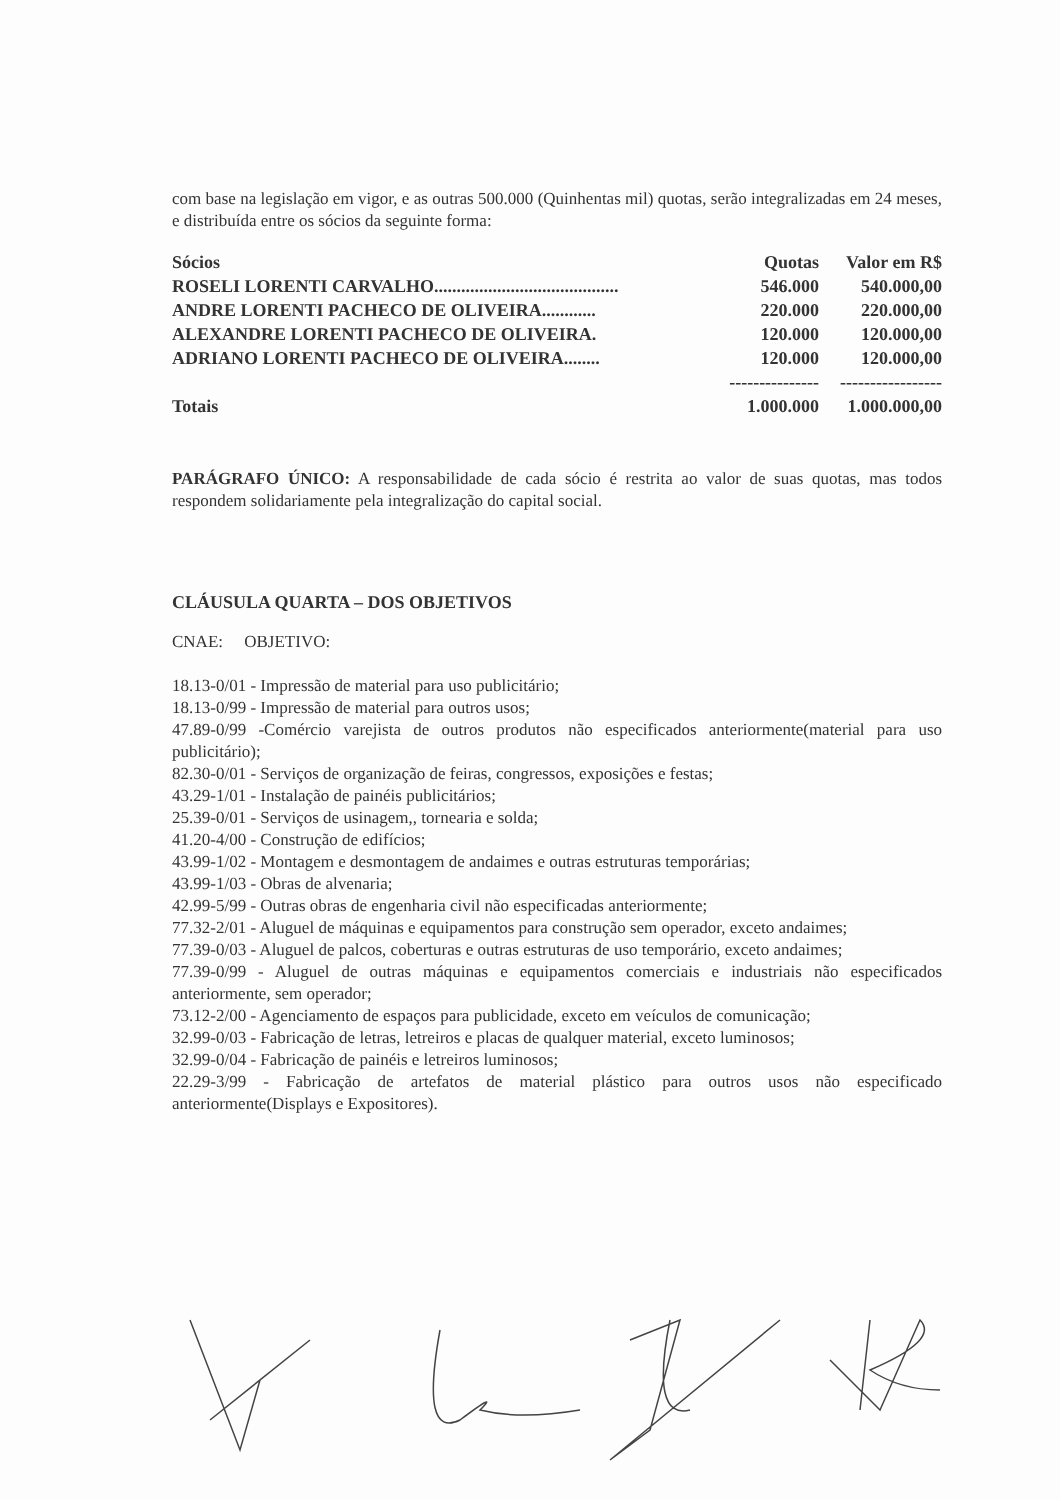com base na legislação em vigor, e as outras 500.000 (Quinhentas mil) quotas, serão integralizadas em 24 meses, e distribuída entre os sócios da seguinte forma:
| Sócios | Quotas | Valor em R$ |
| --- | --- | --- |
| ROSELI LORENTI CARVALHO......................................... | 546.000 | 540.000,00 |
| ANDRE LORENTI PACHECO DE OLIVEIRA............ | 220.000 | 220.000,00 |
| ALEXANDRE LORENTI PACHECO DE OLIVEIRA. | 120.000 | 120.000,00 |
| ADRIANO LORENTI PACHECO DE OLIVEIRA........ | 120.000 | 120.000,00 |
| | --------------- | ----------------- |
| Totais | 1.000.000 | 1.000.000,00 |
PARÁGRAFO ÚNICO: A responsabilidade de cada sócio é restrita ao valor de suas quotas, mas todos respondem solidariamente pela integralização do capital social.
CLÁUSULA QUARTA – DOS OBJETIVOS
CNAE: OBJETIVO:
18.13-0/01 - Impressão de material para uso publicitário;
18.13-0/99 - Impressão de material para outros usos;
47.89-0/99 -Comércio varejista de outros produtos não especificados anteriormente(material para uso publicitário);
82.30-0/01 - Serviços de organização de feiras, congressos, exposições e festas;
43.29-1/01 - Instalação de painéis publicitários;
25.39-0/01 - Serviços de usinagem,, tornearia e solda;
41.20-4/00 - Construção de edifícios;
43.99-1/02 - Montagem e desmontagem de andaimes e outras estruturas temporárias;
43.99-1/03 - Obras de alvenaria;
42.99-5/99 - Outras obras de engenharia civil não especificadas anteriormente;
77.32-2/01 - Aluguel de máquinas e equipamentos para construção sem operador, exceto andaimes;
77.39-0/03 - Aluguel de palcos, coberturas e outras estruturas de uso temporário, exceto andaimes;
77.39-0/99 - Aluguel de outras máquinas e equipamentos comerciais e industriais não especificados anteriormente, sem operador;
73.12-2/00 - Agenciamento de espaços para publicidade, exceto em veículos de comunicação;
32.99-0/03 - Fabricação de letras, letreiros e placas de qualquer material, exceto luminosos;
32.99-0/04 - Fabricação de painéis e letreiros luminosos;
22.29-3/99 - Fabricação de artefatos de material plástico para outros usos não especificado anteriormente(Displays e Expositores).